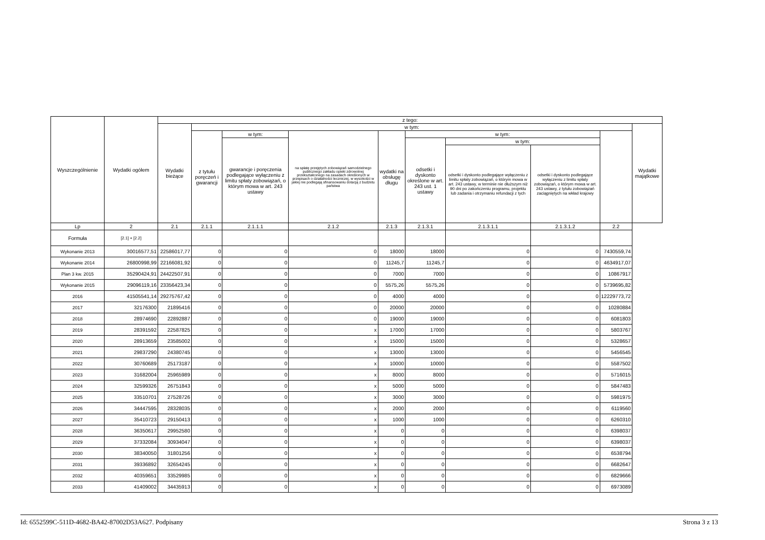| Wyszczególnienie | Wydatki ogółem | z tego: | | | | | | | | | |
| --- | --- | --- | --- | --- | --- | --- | --- | --- | --- | --- | --- |
| | | Wydatki bieżące | w tym: | | | | | | | | Wydatki majątkowe |
| | | | z tytułu poręczeń i gwarancji | w tym: | na spłatę przejętych zobowiązań samodzielnego publicznego zakładu opieki zdrowotnej przekształconego na zasadach określonych w przepisach o działalności leczniczej, w wysokości w jakiej nie podlegają sfinansowaniu dotacją z budżetu państwa | wydatki na obsługę długu | w tym: | | | | |
| | | | | gwarancje i poręczenia podlegające wyłączeniu z limitu spłaty zobowiązań, o którym mowa w art. 243 ustawy | | | odsetki i dyskonto określone w art. 243 ust. 1 ustawy | w tym: | | | |
| | | | | | | | | odsetki i dyskonto podlegające wyłączeniu z limitu spłaty zobowiązań, o którym mowa w art. 243 ustawy, w terminie nie dłuższym niż 90 dni po zakończeniu programu, projektu lub zadania i otrzymaniu refundacji z tych | odsetki i dyskonto podlegające wyłączeniu z limitu spłaty zobowiązań, o którym mowa w art. 243 ustawy, z tytułu zobowiązań zaciągniętych na wkład krajowy | | |
| Lp | 2 | 2.1 | 2.1.1 | 2.1.1.1 | 2.1.2 | 2.1.3 | 2.1.3.1 | 2.1.3.1.1 | 2.1.3.1.2 | 2.2 | |
| Formuła | [2.1] + [2.2] | | | | | | | | | | |
| Wykonanie 2013 | 30016577,51 | 22586017,77 | 0 | 0 | 0 | 18000 | 18000 | 0 | 0 | 7430559,74 | |
| Wykonanie 2014 | 26800998,99 | 22166081,92 | 0 | 0 | 0 | 11245,7 | 11245,7 | 0 | 0 | 4634917,07 | |
| Plan 3 kw. 2015 | 35290424,91 | 24422507,91 | 0 | 0 | 0 | 7000 | 7000 | 0 | 0 | 10867917 | |
| Wykonanie 2015 | 29096119,16 | 23356423,34 | 0 | 0 | 0 | 5575,26 | 5575,26 | 0 | 0 | 5739695,82 | |
| 2016 | 41505541,14 | 29275767,42 | 0 | 0 | 0 | 4000 | 4000 | 0 | 0 | 12229773,72 | |
| 2017 | 32176300 | 21895416 | 0 | 0 | 0 | 20000 | 20000 | 0 | 0 | 10280884 | |
| 2018 | 28974690 | 22892887 | 0 | 0 | 0 | 19000 | 19000 | 0 | 0 | 6081803 | |
| 2019 | 28391592 | 22587825 | 0 | 0 | x | 17000 | 17000 | 0 | 0 | 5803767 | |
| 2020 | 28913659 | 23585002 | 0 | 0 | x | 15000 | 15000 | 0 | 0 | 5328657 | |
| 2021 | 29837290 | 24380745 | 0 | 0 | x | 13000 | 13000 | 0 | 0 | 5456545 | |
| 2022 | 30760689 | 25173187 | 0 | 0 | x | 10000 | 10000 | 0 | 0 | 5587502 | |
| 2023 | 31682004 | 25965989 | 0 | 0 | x | 8000 | 8000 | 0 | 0 | 5716015 | |
| 2024 | 32599326 | 26751843 | 0 | 0 | x | 5000 | 5000 | 0 | 0 | 5847483 | |
| 2025 | 33510701 | 27528726 | 0 | 0 | x | 3000 | 3000 | 0 | 0 | 5981975 | |
| 2026 | 34447595 | 28328035 | 0 | 0 | x | 2000 | 2000 | 0 | 0 | 6119560 | |
| 2027 | 35410723 | 29150413 | 0 | 0 | x | 1000 | 1000 | 0 | 0 | 6260310 | |
| 2028 | 36350617 | 29952580 | 0 | 0 | x | 0 | 0 | 0 | 0 | 6398037 | |
| 2029 | 37332084 | 30934047 | 0 | 0 | x | 0 | 0 | 0 | 0 | 6398037 | |
| 2030 | 38340050 | 31801256 | 0 | 0 | x | 0 | 0 | 0 | 0 | 6538794 | |
| 2031 | 39336892 | 32654245 | 0 | 0 | x | 0 | 0 | 0 | 0 | 6682647 | |
| 2032 | 40359651 | 33529985 | 0 | 0 | x | 0 | 0 | 0 | 0 | 6829666 | |
| 2033 | 41409002 | 34435913 | 0 | 0 | x | 0 | 0 | 0 | 0 | 6973089 | |
Id: 6552599C-511D-4682-BA42-87002D53A627. Podpisany Strona 3 z 13